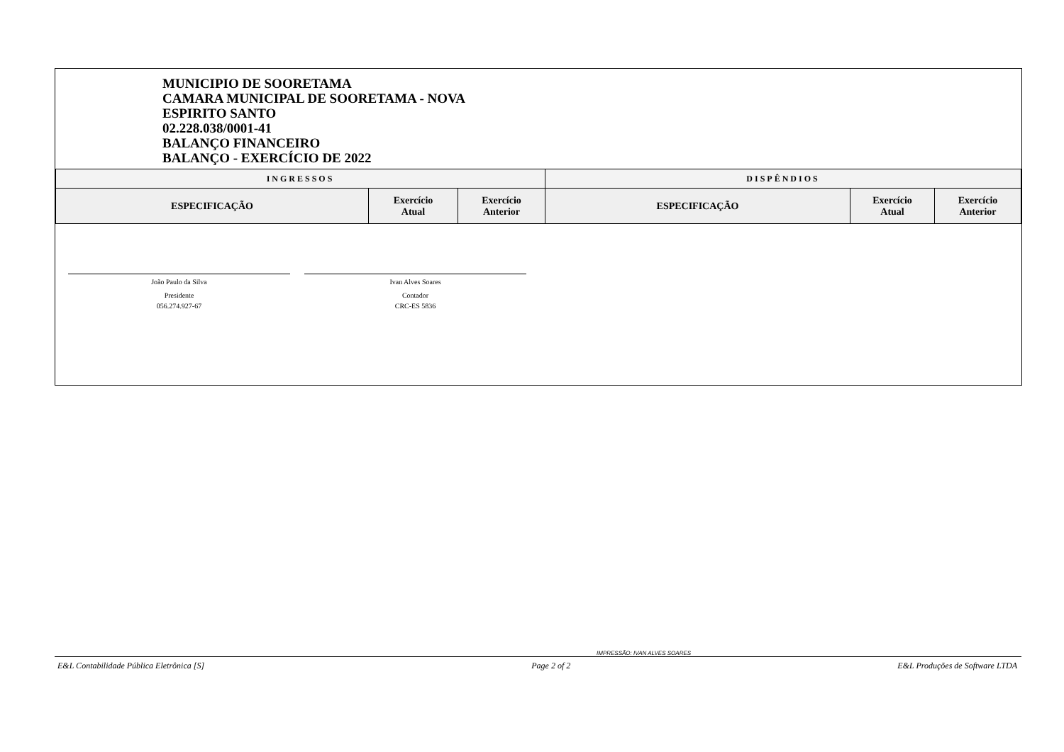MUNICIPIO DE SOORETAMA
CAMARA MUNICIPAL DE SOORETAMA - NOVA
ESPIRITO SANTO
02.228.038/0001-41
BALANÇO FINANCEIRO
BALANÇO - EXERCÍCIO DE 2022
| INGRESSOS | | | DISPÊNDIOS | | |
| --- | --- | --- | --- | --- | --- |
| ESPECIFICAÇÃO | Exercício Atual | Exercício Anterior | ESPECIFICAÇÃO | Exercício Atual | Exercício Anterior |
João Paulo da Silva
Presidente
056.274.927-67
Ivan Alves Soares
Contador
CRC-ES 5836
IMPRESSÃO: IVAN ALVES SOARES
E&L Contabilidade Pública Eletrônica [S] Page 2 of 2 E&L Produções de Software LTDA